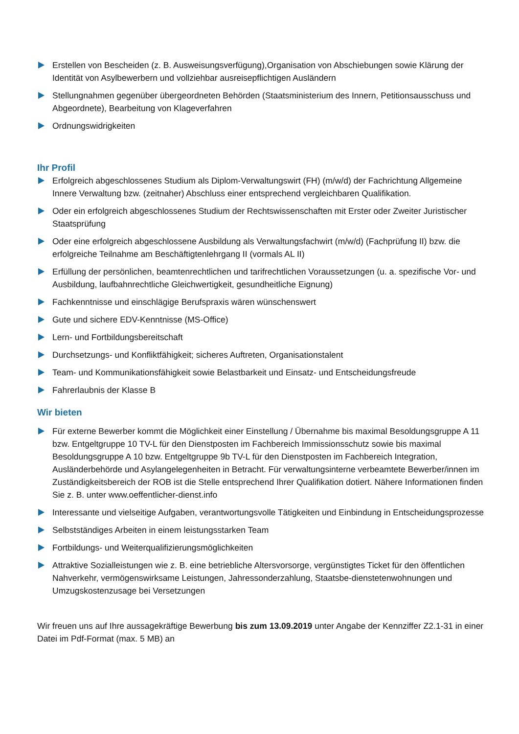Erstellen von Bescheiden (z. B. Ausweisungsverfügung),Organisation von Abschiebungen sowie Klärung der Identität von Asylbewerbern und vollziehbar ausreisepflichtigen Ausländern
Stellungnahmen gegenüber übergeordneten Behörden (Staatsministerium des Innern, Petitionsausschuss und Abgeordnete), Bearbeitung von Klageverfahren
Ordnungswidrigkeiten
Ihr Profil
Erfolgreich abgeschlossenes Studium als Diplom-Verwaltungswirt (FH) (m/w/d) der Fachrichtung Allgemeine Innere Verwaltung bzw. (zeitnaher) Abschluss einer entsprechend vergleichbaren Qualifikation.
Oder ein erfolgreich abgeschlossenes Studium der Rechtswissenschaften mit Erster oder Zweiter Juristischer Staatsprüfung
Oder eine erfolgreich abgeschlossene Ausbildung als Verwaltungsfachwirt (m/w/d) (Fachprüfung II) bzw. die erfolgreiche Teilnahme am Beschäftigtenlehrgang II (vormals AL II)
Erfüllung der persönlichen, beamtenrechtlichen und tarifrechtlichen Voraussetzungen (u. a. spezifische Vor- und Ausbildung, laufbahnrechtliche Gleichwertigkeit, gesundheitliche Eignung)
Fachkenntnisse und einschlägige Berufspraxis wären wünschenswert
Gute und sichere EDV-Kenntnisse (MS-Office)
Lern- und Fortbildungsbereitschaft
Durchsetzungs- und Konfliktfähigkeit; sicheres Auftreten, Organisationstalent
Team- und Kommunikationsfähigkeit sowie Belastbarkeit und Einsatz- und Entscheidungsfreude
Fahrerlaubnis der Klasse B
Wir bieten
Für externe Bewerber kommt die Möglichkeit einer Einstellung / Übernahme bis maximal Besoldungsgruppe A 11 bzw. Entgeltgruppe 10 TV-L für den Dienstposten im Fachbereich Immissionsschutz sowie bis maximal Besoldungsgruppe A 10 bzw. Entgeltgruppe 9b TV-L für den Dienstposten im Fachbereich Integration, Ausländerbehörde und Asylangelegenheiten in Betracht. Für verwaltungsinterne verbeamtete Bewerber/innen im Zuständigkeitsbereich der ROB ist die Stelle entsprechend Ihrer Qualifikation dotiert. Nähere Informationen finden Sie z. B. unter www.oeffentlicher-dienst.info
Interessante und vielseitige Aufgaben, verantwortungsvolle Tätigkeiten und Einbindung in Entscheidungsprozesse
Selbstständiges Arbeiten in einem leistungsstarken Team
Fortbildungs- und Weiterqualifizierungsmöglichkeiten
Attraktive Sozialleistungen wie z. B. eine betriebliche Altersvorsorge, vergünstigtes Ticket für den öffentlichen Nahverkehr, vermögenswirksame Leistungen, Jahressonderzahlung, Staatsbe-dienstetenwohnungen und Umzugskostenzusage bei Versetzungen
Wir freuen uns auf Ihre aussagekräftige Bewerbung bis zum 13.09.2019 unter Angabe der Kennziffer Z2.1-31 in einer Datei im Pdf-Format (max. 5 MB) an